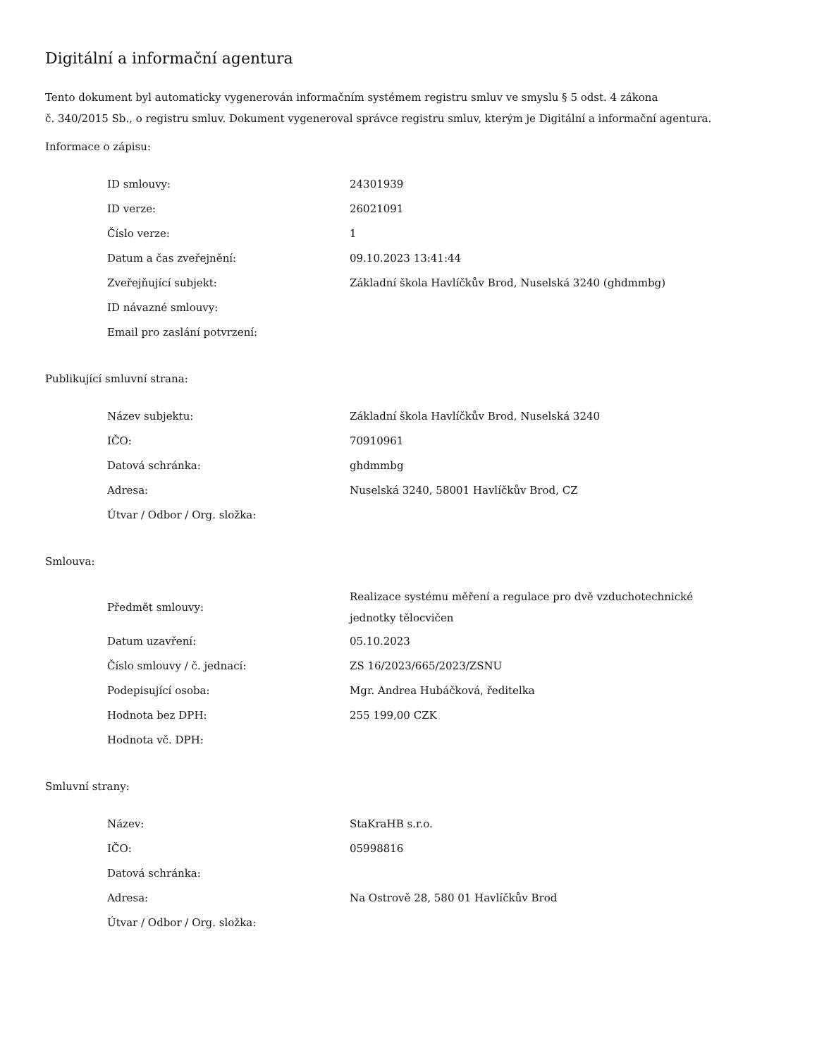Digitální a informační agentura
Tento dokument byl automaticky vygenerován informačním systémem registru smluv ve smyslu § 5 odst. 4 zákona
č. 340/2015 Sb., o registru smluv. Dokument vygeneroval správce registru smluv, kterým je Digitální a informační agentura.
Informace o zápisu:
| ID smlouvy: | 24301939 |
| ID verze: | 26021091 |
| Číslo verze: | 1 |
| Datum a čas zveřejnění: | 09.10.2023 13:41:44 |
| Zveřejňující subjekt: | Základní škola Havlíčkův Brod, Nuselská 3240 (ghdmmbg) |
| ID návazné smlouvy: | |
| Email pro zaslání potvrzení: | |
Publikující smluvní strana:
| Název subjektu: | Základní škola Havlíčkův Brod, Nuselská 3240 |
| IČO: | 70910961 |
| Datová schránka: | ghdmmbg |
| Adresa: | Nuselská 3240, 58001 Havlíčkův Brod, CZ |
| Útvar / Odbor / Org. složka: | |
Smlouva:
| Předmět smlouvy: | Realizace systému měření a regulace pro dvě vzduchotechnické jednotky tělocvičen |
| Datum uzavření: | 05.10.2023 |
| Číslo smlouvy / č. jednací: | ZS 16/2023/665/2023/ZSNU |
| Podepisující osoba: | Mgr. Andrea Hubáčková, ředitelka |
| Hodnota bez DPH: | 255 199,00 CZK |
| Hodnota vč. DPH: | |
Smluvní strany:
| Název: | StaKraHB s.r.o. |
| IČO: | 05998816 |
| Datová schránka: | |
| Adresa: | Na Ostrově 28, 580 01 Havlíčkův Brod |
| Útvar / Odbor / Org. složka: | |